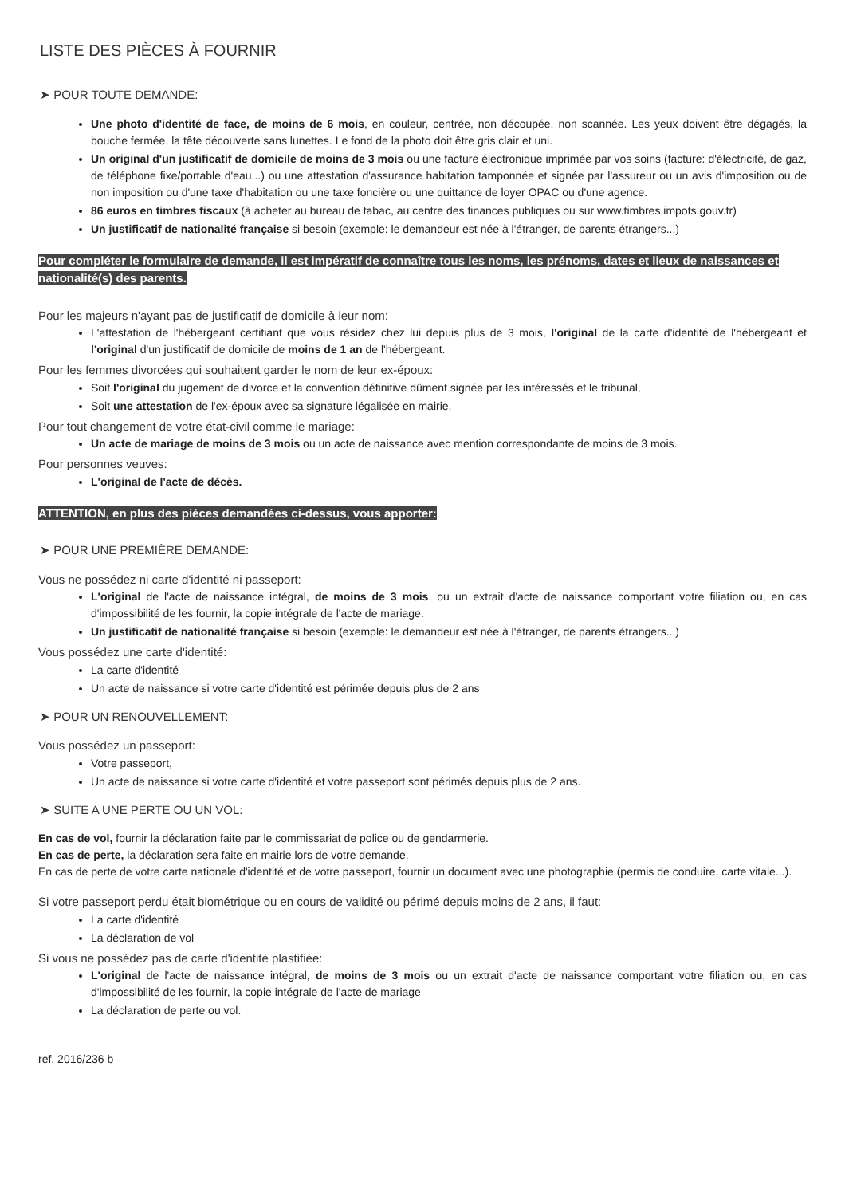LISTE DES PIÈCES À FOURNIR
➤ POUR TOUTE DEMANDE:
Une photo d'identité de face, de moins de 6 mois, en couleur, centrée, non découpée, non scannée. Les yeux doivent être dégagés, la bouche fermée, la tête découverte sans lunettes. Le fond de la photo doit être gris clair et uni.
Un original d'un justificatif de domicile de moins de 3 mois ou une facture électronique imprimée par vos soins (facture: d'électricité, de gaz, de téléphone fixe/portable d'eau...) ou une attestation d'assurance habitation tamponnée et signée par l'assureur ou un avis d'imposition ou de non imposition ou d'une taxe d'habitation ou une taxe foncière ou une quittance de loyer OPAC ou d'une agence.
86 euros en timbres fiscaux (à acheter au bureau de tabac, au centre des finances publiques ou sur www.timbres.impots.gouv.fr)
Un justificatif de nationalité française si besoin (exemple: le demandeur est née à l'étranger, de parents étrangers...)
Pour compléter le formulaire de demande, il est impératif de connaître tous les noms, les prénoms, dates et lieux de naissances et nationalité(s) des parents.
Pour les majeurs n'ayant pas de justificatif de domicile à leur nom:
L'attestation de l'hébergeant certifiant que vous résidez chez lui depuis plus de 3 mois, l'original de la carte d'identité de l'hébergeant et l'original d'un justificatif de domicile de moins de 1 an de l'hébergeant.
Pour les femmes divorcées qui souhaitent garder le nom de leur ex-époux:
Soit l'original du jugement de divorce et la convention définitive dûment signée par les intéressés et le tribunal,
Soit une attestation de l'ex-époux avec sa signature légalisée en mairie.
Pour tout changement de votre état-civil comme le mariage:
Un acte de mariage de moins de 3 mois ou un acte de naissance avec mention correspondante de moins de 3 mois.
Pour personnes veuves:
L'original de l'acte de décès.
ATTENTION, en plus des pièces demandées ci-dessus, vous apporter:
➤ POUR UNE PREMIÈRE DEMANDE:
Vous ne possédez ni carte d'identité ni passeport:
L'original de l'acte de naissance intégral, de moins de 3 mois, ou un extrait d'acte de naissance comportant votre filiation ou, en cas d'impossibilité de les fournir, la copie intégrale de l'acte de mariage.
Un justificatif de nationalité française si besoin (exemple: le demandeur est née à l'étranger, de parents étrangers...)
Vous possédez une carte d'identité:
La carte d'identité
Un acte de naissance si votre carte d'identité est périmée depuis plus de 2 ans
➤ POUR UN RENOUVELLEMENT:
Vous possédez un passeport:
Votre passeport,
Un acte de naissance si votre carte d'identité et votre passeport sont périmés depuis plus de 2 ans.
➤ SUITE A UNE PERTE OU UN VOL:
En cas de vol, fournir la déclaration faite par le commissariat de police ou de gendarmerie.
En cas de perte, la déclaration sera faite en mairie lors de votre demande.
En cas de perte de votre carte nationale d'identité et de votre passeport, fournir un document avec une photographie (permis de conduire, carte vitale...).
Si votre passeport perdu était biométrique ou en cours de validité ou périmé depuis moins de 2 ans, il faut:
La carte d'identité
La déclaration de vol
Si vous ne possédez pas de carte d'identité plastifiée:
L'original de l'acte de naissance intégral, de moins de 3 mois ou un extrait d'acte de naissance comportant votre filiation ou, en cas d'impossibilité de les fournir, la copie intégrale de l'acte de mariage
La déclaration de perte ou vol.
ref. 2016/236 b